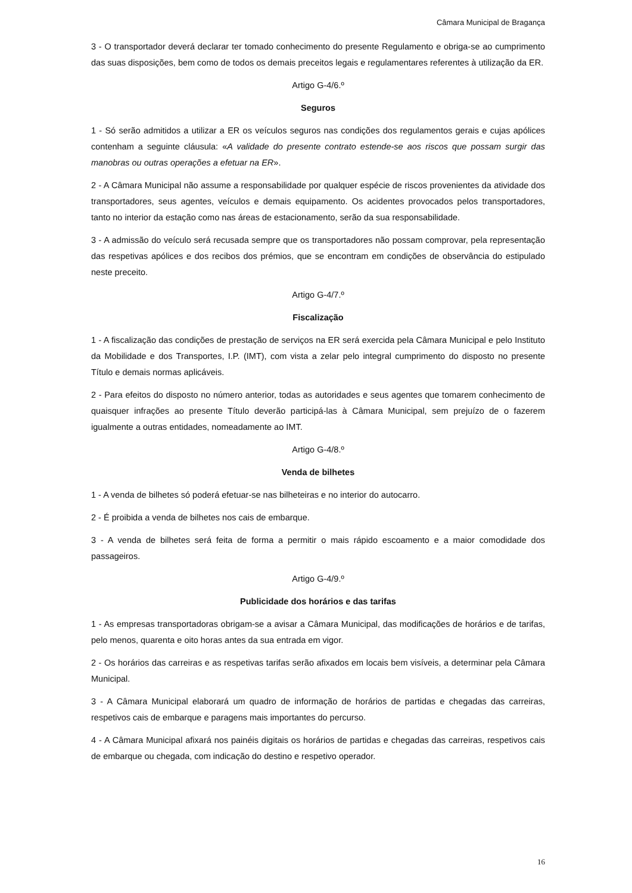Câmara Municipal de Bragança
3 - O transportador deverá declarar ter tomado conhecimento do presente Regulamento e obriga-se ao cumprimento das suas disposições, bem como de todos os demais preceitos legais e regulamentares referentes à utilização da ER.
Artigo G-4/6.º
Seguros
1 - Só serão admitidos a utilizar a ER os veículos seguros nas condições dos regulamentos gerais e cujas apólices contenham a seguinte cláusula: «A validade do presente contrato estende-se aos riscos que possam surgir das manobras ou outras operações a efetuar na ER».
2 - A Câmara Municipal não assume a responsabilidade por qualquer espécie de riscos provenientes da atividade dos transportadores, seus agentes, veículos e demais equipamento. Os acidentes provocados pelos transportadores, tanto no interior da estação como nas áreas de estacionamento, serão da sua responsabilidade.
3 - A admissão do veículo será recusada sempre que os transportadores não possam comprovar, pela representação das respetivas apólices e dos recibos dos prémios, que se encontram em condições de observância do estipulado neste preceito.
Artigo G-4/7.º
Fiscalização
1 - A fiscalização das condições de prestação de serviços na ER será exercida pela Câmara Municipal e pelo Instituto da Mobilidade e dos Transportes, I.P. (IMT), com vista a zelar pelo integral cumprimento do disposto no presente Título e demais normas aplicáveis.
2 - Para efeitos do disposto no número anterior, todas as autoridades e seus agentes que tomarem conhecimento de quaisquer infrações ao presente Título deverão participá-las à Câmara Municipal, sem prejuízo de o fazerem igualmente a outras entidades, nomeadamente ao IMT.
Artigo G-4/8.º
Venda de bilhetes
1 - A venda de bilhetes só poderá efetuar-se nas bilheteiras e no interior do autocarro.
2 - É proibida a venda de bilhetes nos cais de embarque.
3 - A venda de bilhetes será feita de forma a permitir o mais rápido escoamento e a maior comodidade dos passageiros.
Artigo G-4/9.º
Publicidade dos horários e das tarifas
1 - As empresas transportadoras obrigam-se a avisar a Câmara Municipal, das modificações de horários e de tarifas, pelo menos, quarenta e oito horas antes da sua entrada em vigor.
2 - Os horários das carreiras e as respetivas tarifas serão afixados em locais bem visíveis, a determinar pela Câmara Municipal.
3 - A Câmara Municipal elaborará um quadro de informação de horários de partidas e chegadas das carreiras, respetivos cais de embarque e paragens mais importantes do percurso.
4 - A Câmara Municipal afixará nos painéis digitais os horários de partidas e chegadas das carreiras, respetivos cais de embarque ou chegada, com indicação do destino e respetivo operador.
16